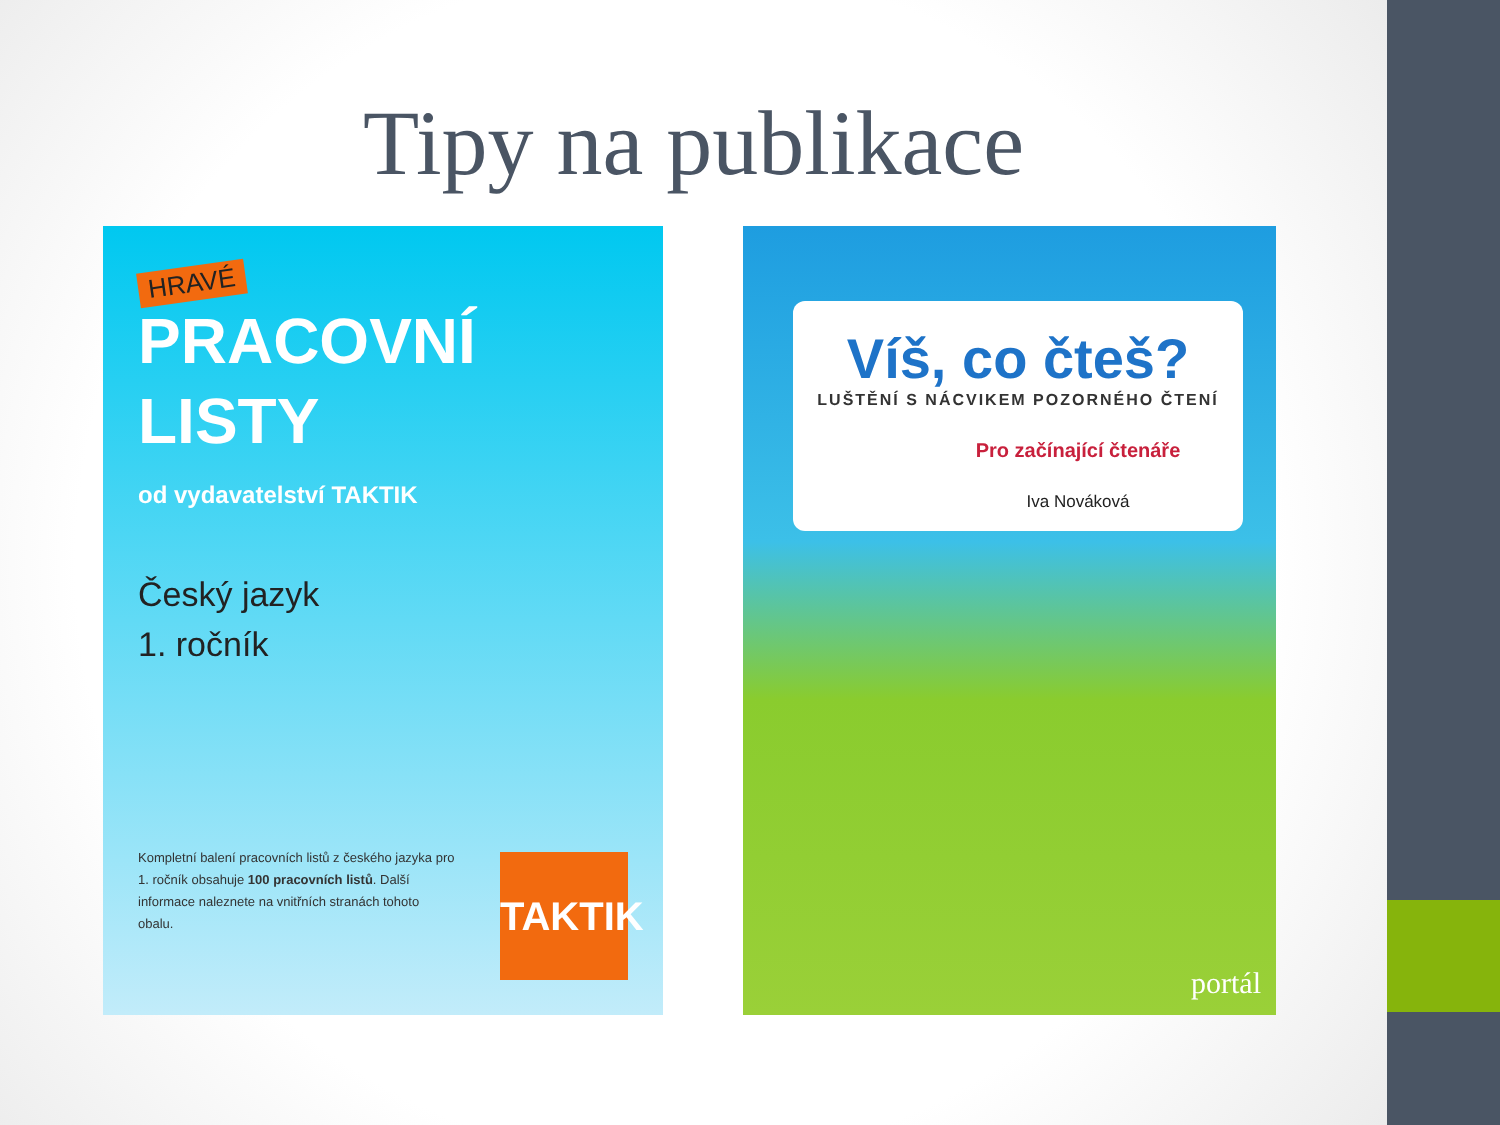Tipy na publikace
HRAVÉ
PRACOVNÍ
LISTY
od vydavatelství TAKTIK
Český jazyk
1. ročník
Kompletní balení pracovních listů z českého jazyka pro 1. ročník obsahuje 100 pracovních listů. Další informace naleznete na vnitřních stranách tohoto obalu.
TAKTIK
Víš, co čteš?
LUŠTĚNÍ S NÁCVIKEM POZORNÉHO ČTENÍ
Pro začínající čtenáře
Iva Nováková
portál